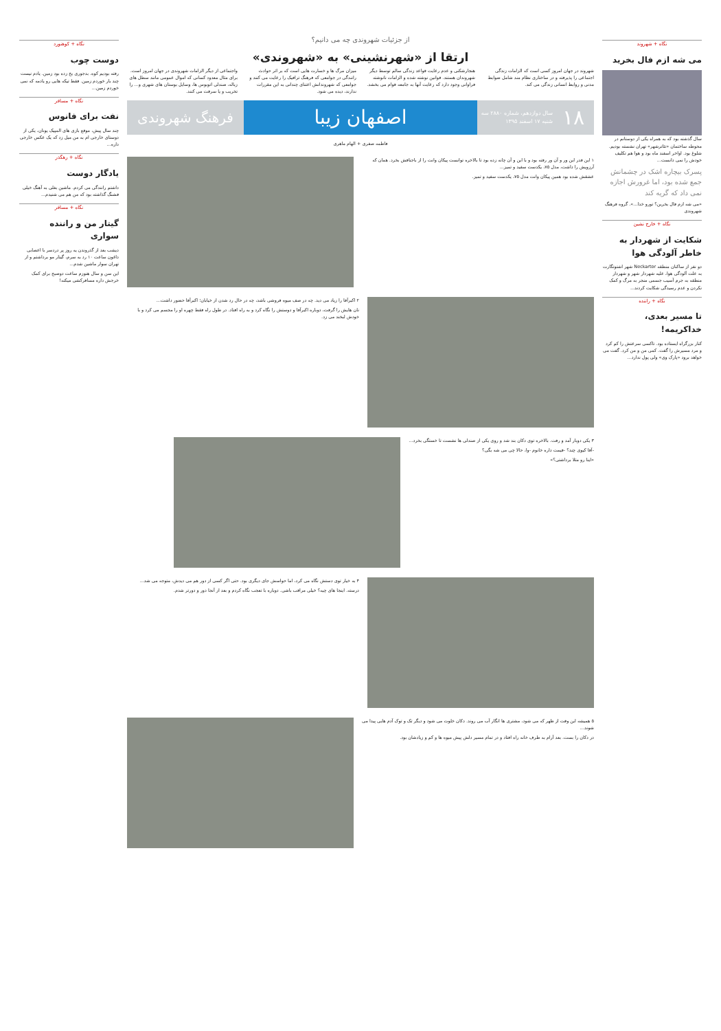نگاه + شهروند
می شه ازم فال بخرید
سال گذشته بود که به همراه یکی از دوستانم در محوطه ساختمان «تئاترشهر» تهران نشسته بودیم. شلوغ بود. اواخر اسفند ماه بود و هوا هم تکلیف خودش را نمی دانست...
پسرک بیچاره اشک در چشمانش جمع شده بود، اما غرورش اجازه نمی داد که گریه کند
«می شه ازم فال بخرین؟ تورو خدا...». گروه فرهنگ شهروندی
نگاه + خارج نشین
شکایت از شهردار به خاطر آلودگی هوا
دو نفر از ساکنان منطقه Neckartor شهر اشتوتگارت به علت آلودگی هوا، علیه شهردار شهر و شهردار منطقه به جرم آسیب جسمی منجر به مرگ و کمک نکردن و عدم رسیدگی شکایت کردند...
نگاه + راننده
تا مسیر بعدی، خداکریمه!
کنار بزرگراه ایستاده بود. تاکسی سرعتش را کم کرد و مرد مسیرش را گفت. کمی من و من کرد. گفت می خواهد برود «پارک وی» ولی پول ندارد...
از جزئیات شهروندی چه می دانیم؟
ارتقا از «شهرنشینی» به «شهروندی»
شهروند در جهان امروز کسی است که الزامات زندگی اجتماعی را پذیرفته و در ساختاری نظام مند شامل ضوابط مدنی و روابط انسانی زندگی می کند.
هنجارشکنی و عدم رعایت قواعد زندگی سالم توسط دیگر شهروندان هستند. قوانین نوشته شده و الزامات نانوشته فراوانی وجود دارد که رعایت آنها به جامعه قوام می بخشد.
میزان مرگ ها و خسارت هایی است که بر اثر حوادث رانندگی در جوامعی که فرهنگ ترافیک را رعایت می کنند و جوامعی که شهروندانش اعتنای چندانی به این مقررات ندارند، دیده می شود.
واجتماعی از دیگر الزامات شهروندی در جهان امروز است. برای مثال معدود کسانی که اموال عمومی مانند سطل های زباله، صندلی اتوبوس ها، وسایل بوستان های شهری و... را تخریب و یا سرقت می کنند.
۱۸
سال دوازدهم، شماره ۲۸۸۰ سه شنبه ۱۷ اسفند ۱۳۹۵
اصفهان زیبا
فرهنگ شهروندی
فاطمه صفری + الهام ماهری
۱ این قدر این ور و آن ور رفته بود و با این و آن چانه زده بود تا بالاخره توانست پیکان وانت را از باجناقش بخرد. همان که آرزویش را داشت، مدل ۷۵، یکدست سفید و تمیز...
عشقش شده بود همین پیکان وانت مدل ۷۵، یکدست سفید و تمیز.
۲ اکبرآقا را زیاد می دید. چه در صف میوه فروشی باشد، چه در حال رد شدن از خیابان؛ اکبرآقا حضور داشت...
نان هایش را گرفت، دوباره اکبرآقا و دوستش را نگاه کرد و به راه افتاد. در طول راه فقط چهره او را مجسم می کرد و با خودش لبخند می زد.
۳ یکی دوبار آمد و رفت. بالاخره توی دکان بند شد و روی یکی از صندلی ها نشست تا خستگی بخرد...
-آقا کیوی چند؟ -قیمت داره خانوم -وا، حالا چی می شه بگی؟
«اینا رو مثلا برداشتی؟»
۴ به خیار توی دستش نگاه می کرد، اما حواسش جای دیگری بود. حتی اگر کسی از دور هم می دیدش، متوجه می شد...
درسته. اینجا های چیه؟ خیلی مراقب باشی. دوباره با تعجب نگاه کردم و بعد از آنجا دور و دورتر شدم.
۵ همیشه این وقت از ظهر که می شود، مشتری ها انگار آب می روند. دکان خلوت می شود و دیگر تک و توک آدم هایی پیدا می شوند...
در دکان را بست. بعد آرام به طرف خانه راه افتاد و در تمام مسیر دلش پیش میوه ها و کم و زیادشان بود.
نگاه + کوهنورد
دوست چوب
رفته بودیم کوه. بدجوری یخ زده بود زمین. یادم نیست چند بار خوردم زمین. فقط تیکه هایی رو یادمه که نمی خوردم زمین...
نگاه + مسافر
نفت برای فانوس
چند سال پیش، موقع بازی های المپیک یونان، یکی از دوستای خارجی ام به من میل زد که یک عکس خارجی داره...
نگاه + رهگذر
یادگار دوست
داشتم رانندگی می کردم. ماشین بغلی به آهنگ خیلی قشنگ گذاشته بود که من هم می شنیدم...
نگاه + مسافر
گیتار من و راننده سواری
دیشب بعد از گذروندن یه روز پر دردسر با اعصابی داغون ساعت ۱۰ رد به سرم، گیتار مو برداشتم و از تهران سوار ماشین شدم...
این سن و سال هنوزم ساعت دوصبح برای کمک خرجش داره مسافرکشی میکنه!